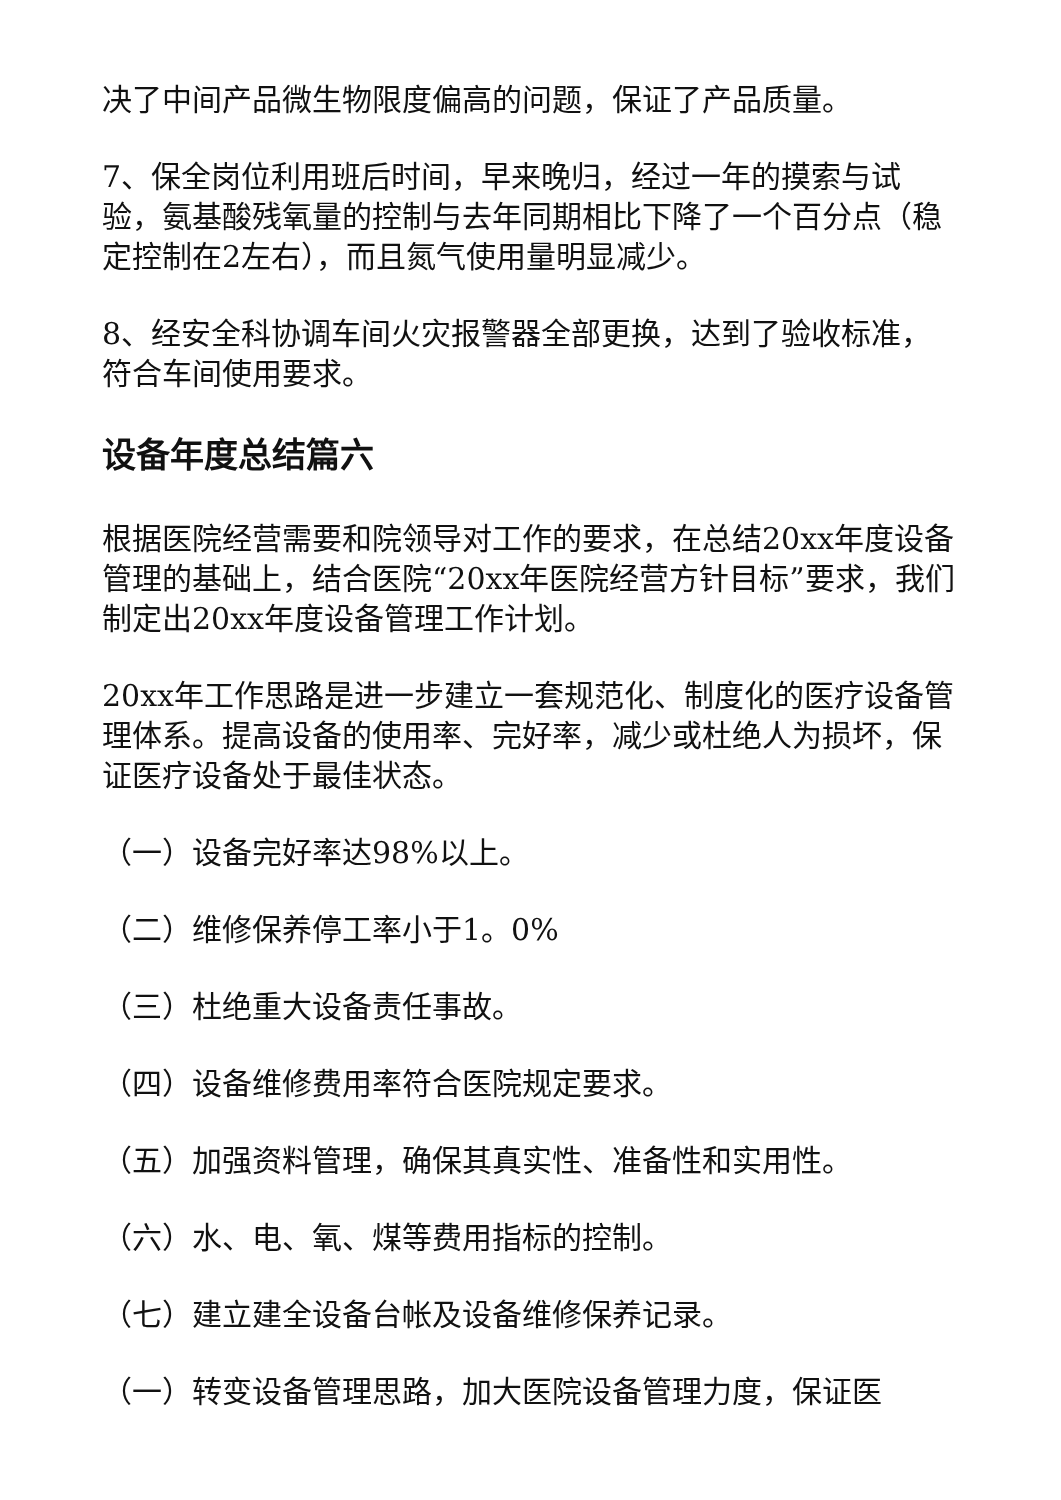决了中间产品微生物限度偏高的问题，保证了产品质量。
7、保全岗位利用班后时间，早来晚归，经过一年的摸索与试验，氨基酸残氧量的控制与去年同期相比下降了一个百分点（稳定控制在2左右），而且氮气使用量明显减少。
8、经安全科协调车间火灾报警器全部更换，达到了验收标准，符合车间使用要求。
设备年度总结篇六
根据医院经营需要和院领导对工作的要求，在总结20xx年度设备管理的基础上，结合医院“20xx年医院经营方针目标”要求，我们制定出20xx年度设备管理工作计划。
20xx年工作思路是进一步建立一套规范化、制度化的医疗设备管理体系。提高设备的使用率、完好率，减少或杜绝人为损坏，保证医疗设备处于最佳状态。
（一）设备完好率达98%以上。
（二）维修保养停工率小于1。0%
（三）杜绝重大设备责任事故。
（四）设备维修费用率符合医院规定要求。
（五）加强资料管理，确保其真实性、准备性和实用性。
（六）水、电、氧、煤等费用指标的控制。
（七）建立建全设备台帐及设备维修保养记录。
（一）转变设备管理思路，加大医院设备管理力度，保证医